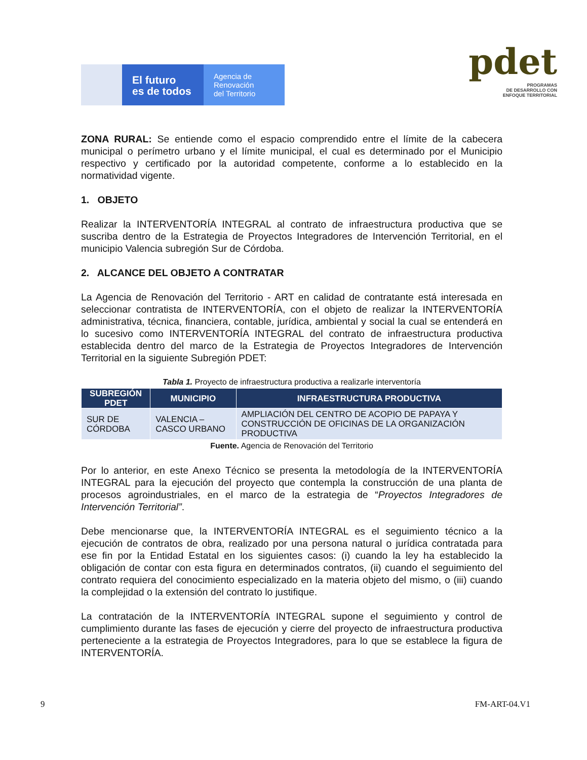El futuro
es de todos
Agencia de
Renovación
del Territorio
pdet
PROGRAMAS
DE DESARROLLO CON
ENFOQUE TERRITORIAL
ZONA RURAL: Se entiende como el espacio comprendido entre el límite de la cabecera municipal o perímetro urbano y el límite municipal, el cual es determinado por el Municipio respectivo y certificado por la autoridad competente, conforme a lo establecido en la normatividad vigente.
1. OBJETO
Realizar la INTERVENTORÍA INTEGRAL al contrato de infraestructura productiva que se suscriba dentro de la Estrategia de Proyectos Integradores de Intervención Territorial, en el municipio Valencia subregión Sur de Córdoba.
2. ALCANCE DEL OBJETO A CONTRATAR
La Agencia de Renovación del Territorio - ART en calidad de contratante está interesada en seleccionar contratista de INTERVENTORÍA, con el objeto de realizar la INTERVENTORÍA administrativa, técnica, financiera, contable, jurídica, ambiental y social la cual se entenderá en lo sucesivo como INTERVENTORÍA INTEGRAL del contrato de infraestructura productiva establecida dentro del marco de la Estrategia de Proyectos Integradores de Intervención Territorial en la siguiente Subregión PDET:
Tabla 1. Proyecto de infraestructura productiva a realizarle interventoría
| SUBREGIÓN PDET | MUNICIPIO | INFRAESTRUCTURA PRODUCTIVA |
| --- | --- | --- |
| SUR DE CÓRDOBA | VALENCIA – CASCO URBANO | AMPLIACIÓN DEL CENTRO DE ACOPIO DE PAPAYA Y CONSTRUCCIÓN DE OFICINAS DE LA ORGANIZACIÓN PRODUCTIVA |
Fuente. Agencia de Renovación del Territorio
Por lo anterior, en este Anexo Técnico se presenta la metodología de la INTERVENTORÍA INTEGRAL para la ejecución del proyecto que contempla la construcción de una planta de procesos agroindustriales, en el marco de la estrategia de “Proyectos Integradores de Intervención Territorial”.
Debe mencionarse que, la INTERVENTORÍA INTEGRAL es el seguimiento técnico a la ejecución de contratos de obra, realizado por una persona natural o jurídica contratada para ese fin por la Entidad Estatal en los siguientes casos: (i) cuando la ley ha establecido la obligación de contar con esta figura en determinados contratos, (ii) cuando el seguimiento del contrato requiera del conocimiento especializado en la materia objeto del mismo, o (iii) cuando la complejidad o la extensión del contrato lo justifique.
La contratación de la INTERVENTORÍA INTEGRAL supone el seguimiento y control de cumplimiento durante las fases de ejecución y cierre del proyecto de infraestructura productiva perteneciente a la estrategia de Proyectos Integradores, para lo que se establece la figura de INTERVENTORÍA.
9 FM-ART-04.V1